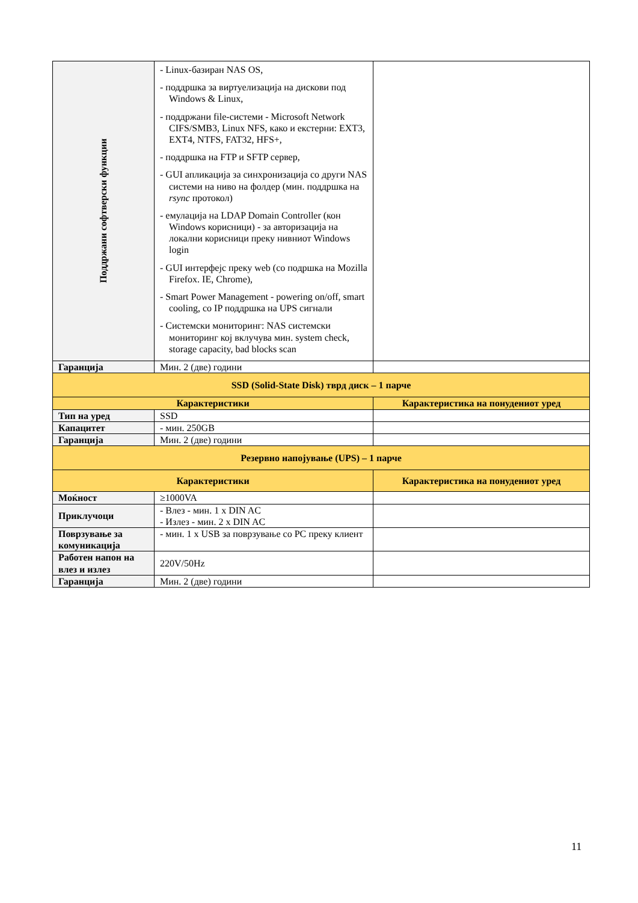| Поддржани софтверски функции | - Linux-базиран NAS OS, - поддршка за виртуелизација на дискови под Windows & Linux, - поддржани file-системи - Microsoft Network CIFS/SMB3, Linux NFS, како и екстерни: EXT3, EXT4, NTFS, FAT32, HFS+, - поддршка на FTP и SFTP сервер, - GUI апликација за синхронизација со други NAS системи на ниво на фолдер (мин. поддршка на rsync протокол) - емулација на LDAP Domain Controller (кон Windows корисници) - за авторизација на локални корисници преку нивниот Windows login - GUI интерфејс преку web (со подршка на Mozilla Firefox. IE, Chrome), - Smart Power Management - powering on/off, smart cooling, со IP поддршка на UPS сигнали - Системски мониторинг: NAS системски мониторинг кој вклучува мин. system check, storage capacity, bad blocks scan | |
| Гаранција | Мин. 2 (две) години | |
| SSD (Solid-State Disk) тврд диск – 1 парче | | |
| Карактеристики | | Карактеристика на понудениот уред |
| Тип на уред | SSD | |
| Капацитет | - мин. 250GB | |
| Гаранција | Мин. 2 (две) години | |
| Резервно напојување (UPS) – 1 парче | | |
| Карактеристики | | Карактеристика на понудениот уред |
| Моќност | ≥1000VA | |
| Приклучоци | - Влез - мин. 1 x DIN AC - Излез - мин. 2 x DIN AC | |
| Поврзување за комуникација | - мин. 1 x USB за поврзување со PC преку клиент | |
| Работен напон на влез и излез | 220V/50Hz | |
| Гаранција | Мин. 2 (две) години | |
11